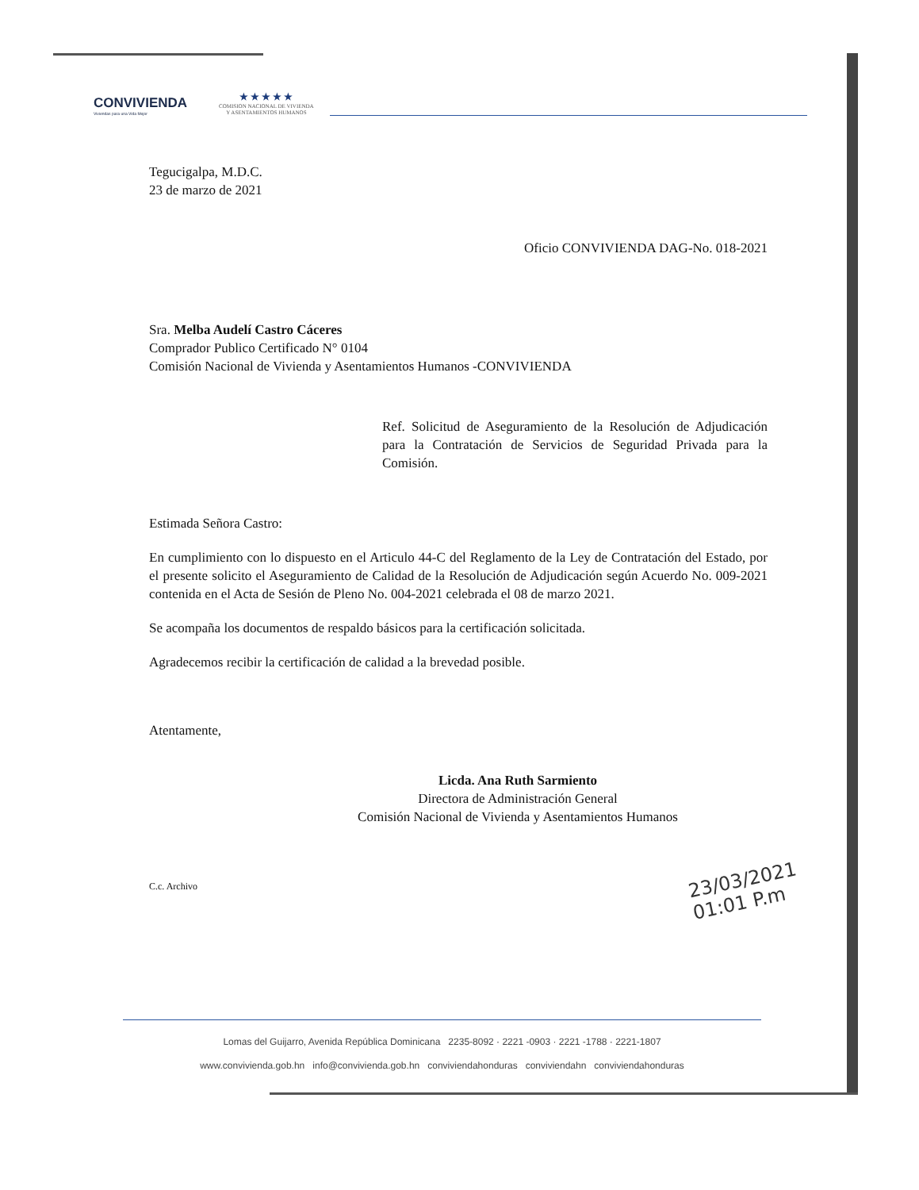CONVIVIENDA
Viviendas para una Vida Mejor
★ ★ ★ ★ ★
COMISION NACIONAL DE VIVIENDA
Y ASENTAMIENTOS HUMANOS
Tegucigalpa, M.D.C.
23 de marzo de 2021
Oficio CONVIVIENDA DAG-No. 018-2021
Sra. Melba Audelí Castro Cáceres
Comprador Publico Certificado N° 0104
Comisión Nacional de Vivienda y Asentamientos Humanos -CONVIVIENDA
Ref. Solicitud de Aseguramiento de la Resolución de Adjudicación para la Contratación de Servicios de Seguridad Privada para la Comisión.
Estimada Señora Castro:
En cumplimiento con lo dispuesto en el Articulo 44-C del Reglamento de la Ley de Contratación del Estado, por el presente solicito el Aseguramiento de Calidad de la Resolución de Adjudicación según Acuerdo No. 009-2021 contenida en el Acta de Sesión de Pleno No. 004-2021 celebrada el 08 de marzo 2021.
Se acompaña los documentos de respaldo básicos para la certificación solicitada.
Agradecemos recibir la certificación de calidad a la brevedad posible.
Atentamente,
Licda. Ana Ruth Sarmiento
Directora de Administración General
Comisión Nacional de Vivienda y Asentamientos Humanos
C.c. Archivo
23/03/2021
01:01 P.m
Lomas del Guijarro, Avenida República Dominicana 2235-8092 · 2221 -0903 · 2221 -1788 · 2221-1807
www.conviviendа.gob.hn info@convivienda.gob.hn conviviendahonduras conviviendahn conviviendahonduras